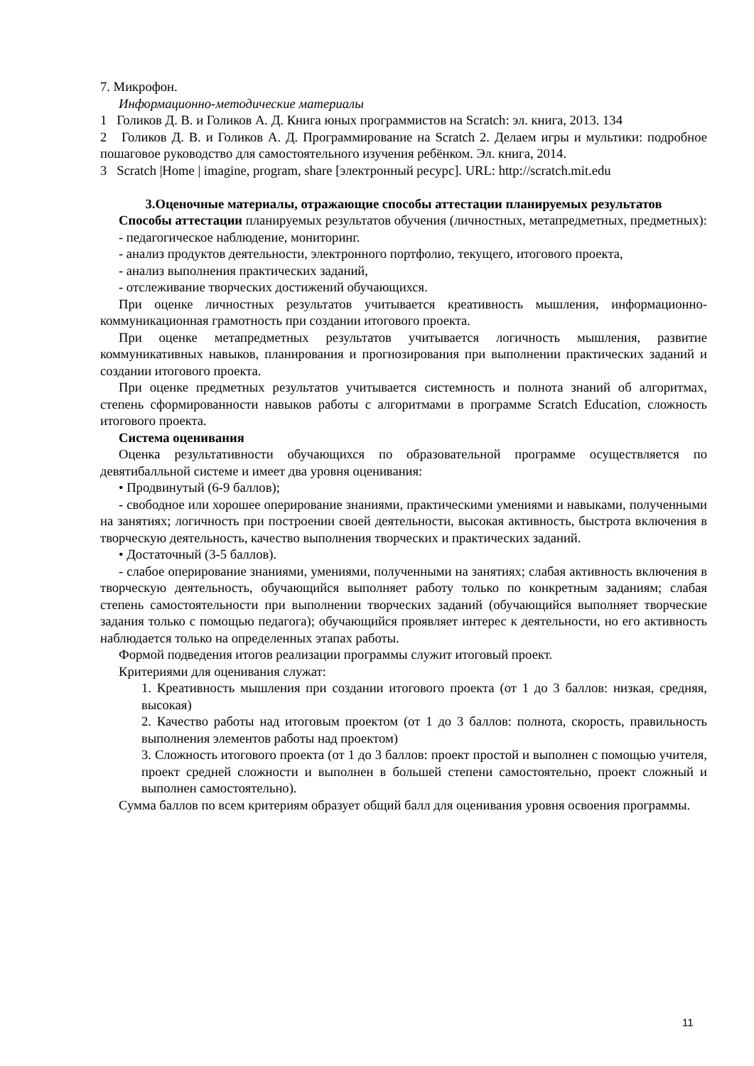7. Микрофон.
Информационно-методические материалы
1 Голиков Д. В. и Голиков А. Д. Книга юных программистов на Scratch: эл. книга, 2013. 134
2 Голиков Д. В. и Голиков А. Д. Программирование на Scratch 2. Делаем игры и мультики: подробное пошаговое руководство для самостоятельного изучения ребёнком. Эл. книга, 2014.
3 Scratch |Home | imagine, program, share [электронный ресурс]. URL: http://scratch.mit.edu
3.Оценочные материалы, отражающие способы аттестации планируемых результатов
Способы аттестации планируемых результатов обучения (личностных, метапредметных, предметных):
- педагогическое наблюдение, мониторинг.
- анализ продуктов деятельности, электронного портфолио, текущего, итогового проекта,
- анализ выполнения практических заданий,
- отслеживание творческих достижений обучающихся.
При оценке личностных результатов учитывается креативность мышления, информационно-коммуникационная грамотность при создании итогового проекта.
При оценке метапредметных результатов учитывается логичность мышления, развитие коммуникативных навыков, планирования и прогнозирования при выполнении практических заданий и создании итогового проекта.
При оценке предметных результатов учитывается системность и полнота знаний об алгоритмах, степень сформированности навыков работы с алгоритмами в программе Scratch Education, сложность итогового проекта.
Система оценивания
Оценка результативности обучающихся по образовательной программе осуществляется по девятибалльной системе и имеет два уровня оценивания:
• Продвинутый (6-9 баллов);
- свободное или хорошее оперирование знаниями, практическими умениями и навыками, полученными на занятиях; логичность при построении своей деятельности, высокая активность, быстрота включения в творческую деятельность, качество выполнения творческих и практических заданий.
• Достаточный (3-5 баллов).
- слабое оперирование знаниями, умениями, полученными на занятиях; слабая активность включения в творческую деятельность, обучающийся выполняет работу только по конкретным заданиям; слабая степень самостоятельности при выполнении творческих заданий (обучающийся выполняет творческие задания только с помощью педагога); обучающийся проявляет интерес к деятельности, но его активность наблюдается только на определенных этапах работы.
Формой подведения итогов реализации программы служит итоговый проект.
Критериями для оценивания служат:
1. Креативность мышления при создании итогового проекта (от 1 до 3 баллов: низкая, средняя, высокая)
2. Качество работы над итоговым проектом (от 1 до 3 баллов: полнота, скорость, правильность выполнения элементов работы над проектом)
3. Сложность итогового проекта (от 1 до 3 баллов: проект простой и выполнен с помощью учителя, проект средней сложности и выполнен в большей степени самостоятельно, проект сложный и выполнен самостоятельно).
Сумма баллов по всем критериям образует общий балл для оценивания уровня освоения программы.
11